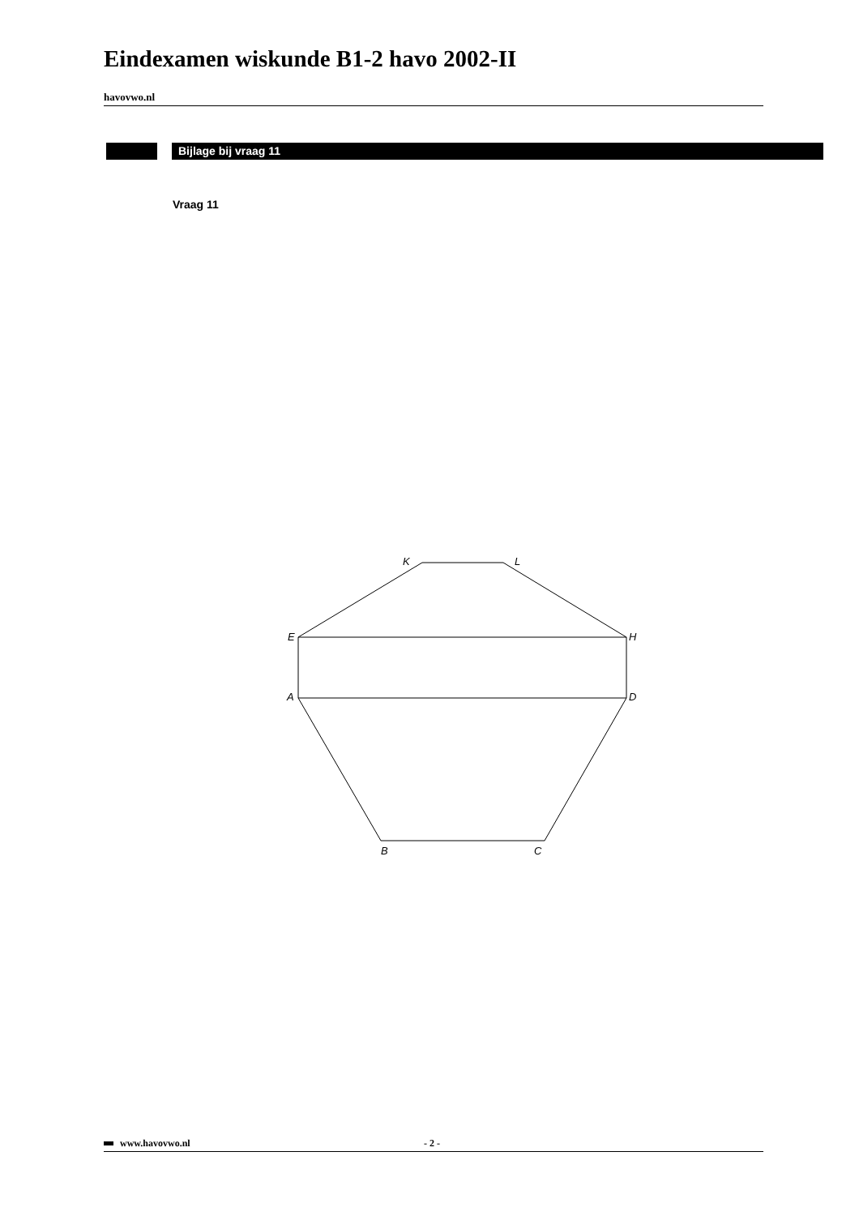Eindexamen wiskunde B1-2 havo 2002-II
havovwo.nl
Bijlage bij vraag 11
Vraag 11
K
L
E
H
A
D
B
C
www.havovwo.nl - 2 -